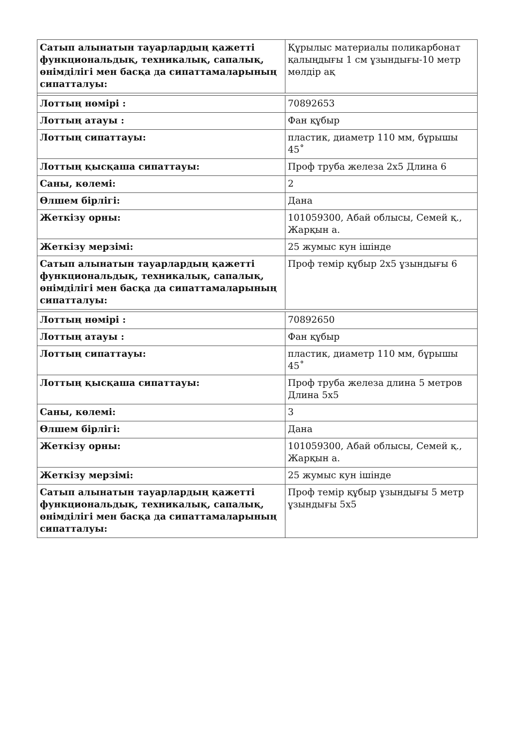| Сатып алынатын тауарлардың қажетті функциональдық, техникалық, сапалық, өнімділігі мен басқа да сипаттамаларының сипатталуы: | Құрылыс материалы поликарбонат қалыңдығы 1 см ұзындығы-10 метр мөлдір ақ |
| Лоттың нөмірі : | 70892653 |
| Лоттың атауы : | Фан құбыр |
| Лоттың сипаттауы: | пластик, диаметр 110 мм, бұрышы 45˚ |
| Лоттың қысқаша сипаттауы: | Проф труба железа 2х5 Длина 6 |
| Саны, көлемі: | 2 |
| Өлшем бірлігі: | Дана |
| Жеткізу орны: | 101059300, Абай облысы, Семей қ., Жарқын а. |
| Жеткізу мерзімі: | 25 жумыс кун ішінде |
| Сатып алынатын тауарлардың қажетті функциональдық, техникалық, сапалық, өнімділігі мен басқа да сипаттамаларының сипатталуы: | Проф темір құбыр 2х5 ұзындығы 6 |
| Лоттың нөмірі : | 70892650 |
| Лоттың атауы : | Фан құбыр |
| Лоттың сипаттауы: | пластик, диаметр 110 мм, бұрышы 45˚ |
| Лоттың қысқаша сипаттауы: | Проф труба железа длина 5 метров Длина 5х5 |
| Саны, көлемі: | 3 |
| Өлшем бірлігі: | Дана |
| Жеткізу орны: | 101059300, Абай облысы, Семей қ., Жарқын а. |
| Жеткізу мерзімі: | 25 жумыс кун ішінде |
| Сатып алынатын тауарлардың қажетті функциональдық, техникалық, сапалық, өнімділігі мен басқа да сипаттамаларының сипатталуы: | Проф темір құбыр ұзындығы 5 метр ұзындығы 5х5 |